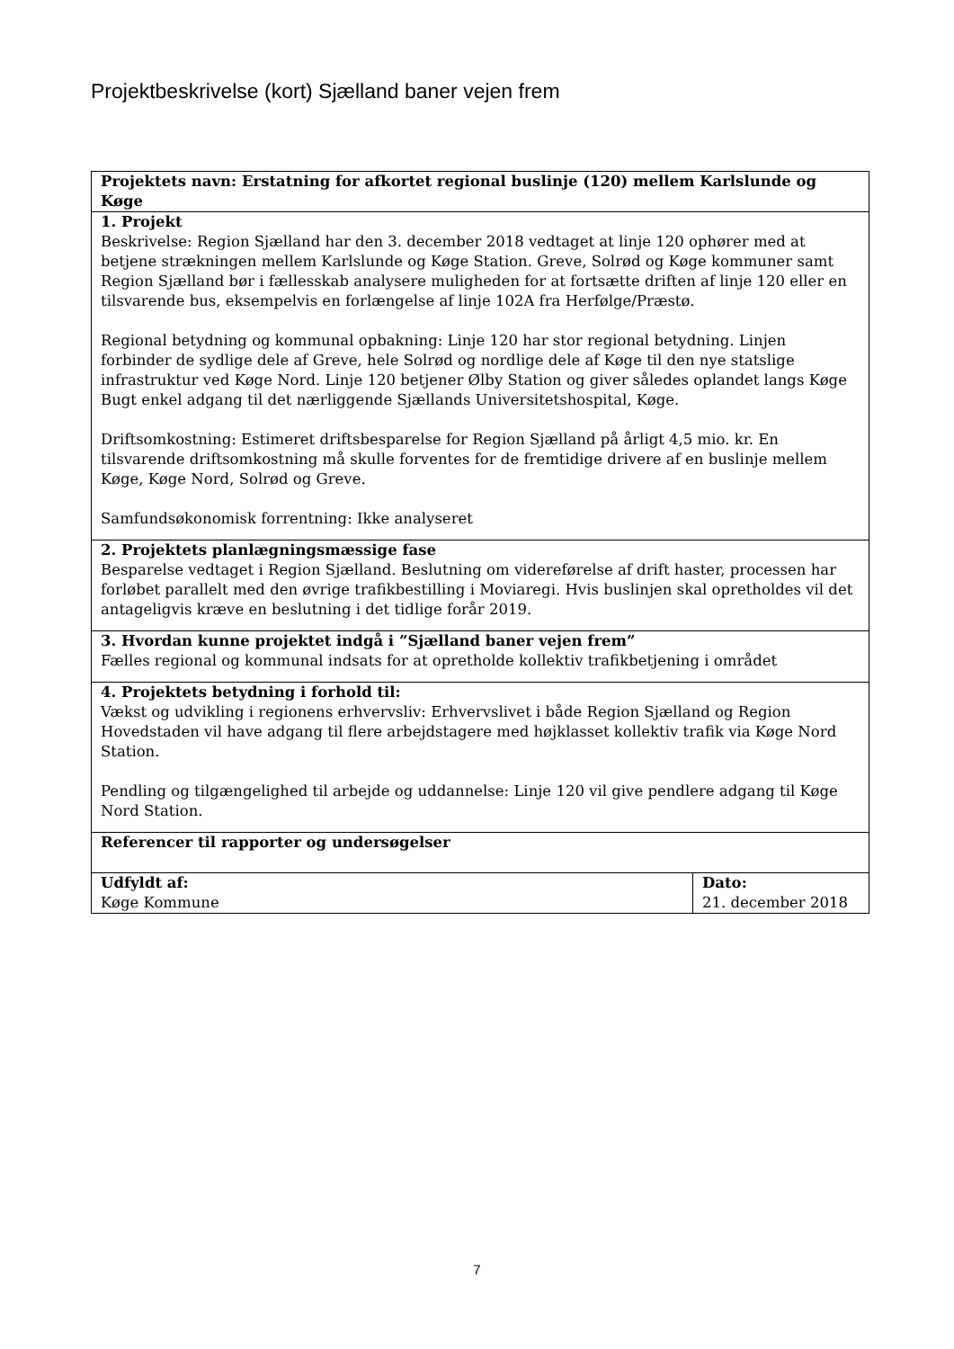Projektbeskrivelse (kort) Sjælland baner vejen frem
| Projektets navn: Erstatning for afkortet regional buslinje (120) mellem Karlslunde og Køge | |
| 1. Projekt Beskrivelse: Region Sjælland har den 3. december 2018 vedtaget at linje 120 ophører med at betjene strækningen mellem Karlslunde og Køge Station. Greve, Solrød og Køge kommuner samt Region Sjælland bør i fællesskab analysere muligheden for at fortsætte driften af linje 120 eller en tilsvarende bus, eksempelvis en forlængelse af linje 102A fra Herfølge/Præstø. Regional betydning og kommunal opbakning: Linje 120 har stor regional betydning. Linjen forbinder de sydlige dele af Greve, hele Solrød og nordlige dele af Køge til den nye statslige infrastruktur ved Køge Nord. Linje 120 betjener Ølby Station og giver således oplandet langs Køge Bugt enkel adgang til det nærliggende Sjællands Universitetshospital, Køge. Driftsomkostning: Estimeret driftsbesparelse for Region Sjælland på årligt 4,5 mio. kr. En tilsvarende driftsomkostning må skulle forventes for de fremtidige drivere af en buslinje mellem Køge, Køge Nord, Solrød og Greve. Samfundsøkonomisk forrentning: Ikke analyseret | |
| 2. Projektets planlægningsmæssige fase Besparelse vedtaget i Region Sjælland. Beslutning om videreførelse af drift haster, processen har forløbet parallelt med den øvrige trafikbestilling i Moviaregi. Hvis buslinjen skal opretholdes vil det antageligvis kræve en beslutning i det tidlige forår 2019. | |
| 3. Hvordan kunne projektet indgå i ”Sjælland baner vejen frem” Fælles regional og kommunal indsats for at opretholde kollektiv trafikbetjening i området | |
| 4. Projektets betydning i forhold til: Vækst og udvikling i regionens erhvervsliv: Erhvervslivet i både Region Sjælland og Region Hovedstaden vil have adgang til flere arbejdstagere med højklasset kollektiv trafik via Køge Nord Station. Pendling og tilgængelighed til arbejde og uddannelse: Linje 120 vil give pendlere adgang til Køge Nord Station. | |
| Referencer til rapporter og undersøgelser | |
| Udfyldt af: Køge Kommune | Dato: 21. december 2018 |
7